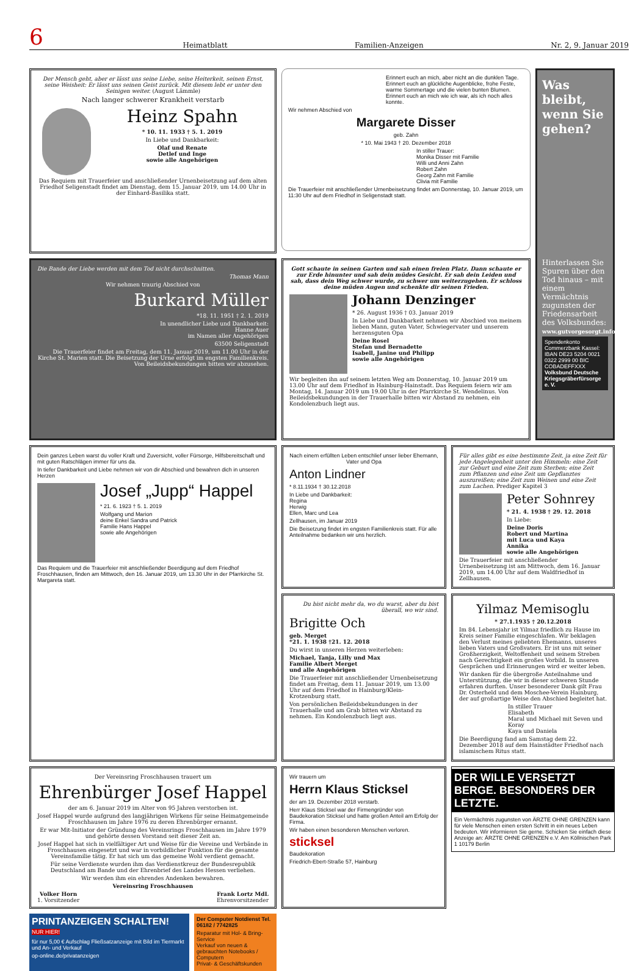6 Heimatblatt Familien-Anzeigen Nr. 2, 9. Januar 2019
Der Mensch geht, aber er lässt uns seine Liebe, seine Heiterkeit, seinen Ernst, seine Weisheit: Er lässt uns seinen Geist zurück. Mit diesem lebt er unter den Seinigen weiter. (August Lämmle)
Nach langer schwerer Krankheit verstarb
Heinz Spahn
* 10. 11. 1933 † 5. 1. 2019
In Liebe und Dankbarkeit:
Olaf und Renate
Detlef und Inge
sowie alle Angehörigen
Das Requiem mit Trauerfeier und anschließender Urnenbeisetzung auf dem alten Friedhof Seligenstadt findet am Dienstag, dem 15. Januar 2019, um 14.00 Uhr in der Einhard-Basilika statt.
Erinnert euch an mich, aber nicht an die dunklen Tage. Erinnert euch an glückliche Augenblicke, frohe Feste, warme Sommertage und die vielen bunten Blumen.
Erinnert euch an mich wie ich war, als ich noch alles konnte.
Wir nehmen Abschied von
Margarete Disser
geb. Zahn
* 10. Mai 1943 † 20. Dezember 2018
In stiller Trauer:
Monika Disser mit Familie
Willi und Anni Zahn
Robert Zahn
Georg Zahn mit Familie
Clivia mit Familie
Die Trauerfeier mit anschließender Urnenbeisetzung findet am Donnerstag, 10. Januar 2019, um 11:30 Uhr auf dem Friedhof in Seligenstadt statt.
Was bleibt, wenn Sie gehen?
Hinterlassen Sie Spuren über den Tod hinaus – mit einem Vermächtnis zugunsten der Friedensarbeit des Volksbundes:
www.gutvorgesorgt.info
Spendenkonto Commerzbank Kassel: IBAN DE23 5204 0021 0322 2999 00 BIC COBADEFFXXX
Volksbund Deutsche Kriegsgräberfürsorge e. V.
Die Bande der Liebe werden mit dem Tod nicht durchschnitten.
Thomas Mann
Wir nehmen traurig Abschied von
Burkard Müller
*18. 11. 1951 † 2. 1. 2019
In unendlicher Liebe und Dankbarkeit:
Hanne Auer
im Namen aller Angehörigen
63500 Seligenstadt
Die Trauerfeier findet am Freitag, dem 11. Januar 2019, um 11.00 Uhr in der Kirche St. Marien statt. Die Beisetzung der Urne erfolgt im engsten Familienkreis. Von Beileidsbekundungen bitten wir abzusehen.
Gott schaute in seinen Garten und sah einen freien Platz. Dann schaute er zur Erde hinunter und sah dein müdes Gesicht. Er sah dein Leiden und sah, dass dein Weg schwer wurde, zu schwer um weiterzugehen. Er schloss deine müden Augen und schenkte dir seinen Frieden.
Johann Denzinger
* 26. August 1936 † 03. Januar 2019
In Liebe und Dankbarkeit nehmen wir Abschied von meinem lieben Mann, guten Vater, Schwiegervater und unserem herzensguten Opa
Deine Rosel
Stefan und Bernadette
Isabell, Janine und Philipp
sowie alle Angehörigen
Wir begleiten ihn auf seinem letzten Weg am Donnerstag, 10. Januar 2019 um 13.00 Uhr auf dem Friedhof in Hainburg-Hainstadt. Das Requiem feiern wir am Montag, 14. Januar 2019 um 19.00 Uhr in der Pfarrkirche St. Wendelinus. Von Beileidsbekundungen in der Trauerhalle bitten wir Abstand zu nehmen, ein Kondolenzbuch liegt aus.
Dein ganzes Leben warst du voller Kraft und Zuversicht, voller Fürsorge, Hilfsbereitschaft und mit guten Ratschlägen immer für uns da.
In tiefer Dankbarkeit und Liebe nehmen wir von dir Abschied und bewahren dich in unseren Herzen
Josef „Jupp“ Happel
* 21. 6. 1923 † 5. 1. 2019
Wolfgang und Marion
deine Enkel Sandra und Patrick
Familie Hans Happel
sowie alle Angehörigen
Das Requiem und die Trauerfeier mit anschließender Beerdigung auf dem Friedhof Froschhausen, finden am Mittwoch, den 16. Januar 2019, um 13.30 Uhr in der Pfarrkirche St. Margareta statt.
Nach einem erfüllten Leben entschlief unser lieber Ehemann, Vater und Opa
Anton Lindner
* 8.11.1934 † 30.12.2018
In Liebe und Dankbarkeit:
Regina
Herwig
Ellen, Marc und Lea
Zellhausen, im Januar 2019
Die Beisetzung findet im engsten Familienkreis statt. Für alle Anteilnahme bedanken wir uns herzlich.
Für alles gibt es eine bestimmte Zeit, ja eine Zeit für jede Angelegenheit unter den Himmeln: eine Zeit zur Geburt und eine Zeit zum Sterben; eine Zeit zum Pflanzen und eine Zeit um Gepflanztes auszureißen; eine Zeit zum Weinen und eine Zeit zum Lachen. Prediger Kapitel 3
Peter Sohnrey
* 21. 4. 1938 † 29. 12. 2018
In Liebe:
Deine Doris
Robert und Martina
mit Luca und Kaya
Annika
sowie alle Angehörigen
Die Trauerfeier mit anschließender Urnenbeisetzung ist am Mittwoch, dem 16. Januar 2019, um 14.00 Uhr auf dem Waldfriedhof in Zellhausen.
Du bist nicht mehr da, wo du warst, aber du bist überall, wo wir sind.
Brigitte Och
geb. Merget
*21. 1. 1938 †21. 12. 2018
Du wirst in unseren Herzen weiterleben:
Michael, Tanja, Lilly und Max
Familie Albert Merget
und alle Angehörigen
Die Trauerfeier mit anschließender Urnenbeisetzung findet am Freitag, dem 11. Januar 2019, um 13.00 Uhr auf dem Friedhof in Hainburg/Klein-Krotzenburg statt.
Von persönlichen Beileidsbekundungen in der Trauerhalle und am Grab bitten wir Abstand zu nehmen. Ein Kondolenzbuch liegt aus.
Yilmaz Memisoglu
* 27.1.1935 † 20.12.2018
Im 84. Lebensjahr ist Yilmaz friedlich zu Hause im Kreis seiner Familie eingeschlafen. Wir beklagen den Verlust meines geliebten Ehemanns, unseres lieben Vaters und Großvaters. Er ist uns mit seiner Großherzigkeit, Weltoffenheit und seinem Streben nach Gerechtigkeit ein großes Vorbild. In unseren Gesprächen und Erinnerungen wird er weiter leben.
Wir danken für die übergroße Anteilnahme und Unterstützung, die wir in dieser schweren Stunde erfahren durften. Unser besonderer Dank gilt Frau Dr. Osterheld und dem Moschee-Verein Hainburg, der auf großartige Weise den Abschied begleitet hat.
In stiller Trauer
Elisabeth
Maral und Michael mit Seven und Koray
Kaya und Daniela
Die Beerdigung fand am Samstag dem 22. Dezember 2018 auf dem Hainstädter Friedhof nach islamischem Ritus statt.
Der Vereinsring Froschhausen trauert um
Ehrenbürger Josef Happel
der am 6. Januar 2019 im Alter von 95 Jahren verstorben ist.
Josef Happel wurde aufgrund des langjährigen Wirkens für seine Heimatgemeinde Froschhausen im Jahre 1976 zu deren Ehrenbürger ernannt.
Er war Mit-Initiator der Gründung des Vereinsrings Froschhausen im Jahre 1979 und gehörte dessen Vorstand seit dieser Zeit an.
Josef Happel hat sich in vielfältiger Art und Weise für die Vereine und Verbände in Froschhausen eingesetzt und war in vorbildlicher Funktion für die gesamte Vereinsfamilie tätig. Er hat sich um das gemeine Wohl verdient gemacht.
Für seine Verdienste wurden ihm das Verdienstkreuz der Bundesrepublik Deutschland am Bande und der Ehrenbrief des Landes Hessen verliehen.
Wir werden ihm ein ehrendes Andenken bewahren.
Vereinsring Froschhausen
Volker Horn
1. Vorsitzender Frank Lortz MdL
Ehrenvorsitzender
Wir trauern um
Herrn Klaus Sticksel
der am 19. Dezember 2018 verstarb.
Herr Klaus Sticksel war der Firmengründer von Baudekoration Sticksel und hatte großen Anteil am Erfolg der Firma.
Wir haben einen besonderen Menschen verloren.
sticksel
Baudekoration
Friedrich-Ebert-Straße 57, Hainburg
DER WILLE VERSETZT BERGE. BESONDERS DER LETZTE.
Ein Vermächtnis zugunsten von ÄRZTE OHNE GRENZEN kann für viele Menschen einen ersten Schritt in ein neues Leben bedeuten. Wir informieren Sie gerne. Schicken Sie einfach diese Anzeige an: ÄRZTE OHNE GRENZEN e.V. Am Köllnischen Park 1 10179 Berlin
PRINTANZEIGEN SCHALTEN!
NUR HIER!
für nur 5,00 € Aufschlag Fließsatzanzeige mit Bild im Tiermarkt und An- und Verkauf
op-online.de/privatanzeigen
Der Computer Notdienst Tel. 06182 / 7742825
Reparatur mit Hol- & Bring-Service
Verkauf von neuen & gebrauchten Notebooks / Computern
Privat- & Geschäftskunden